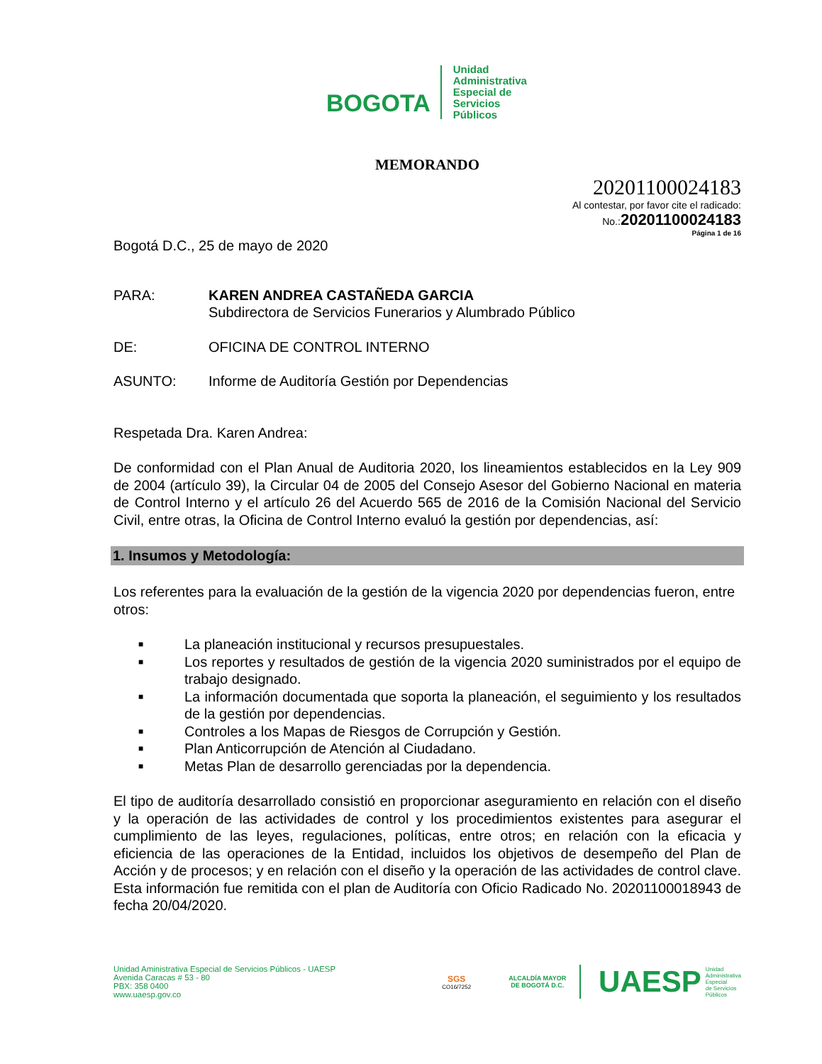BOGOTA
Unidad
Administrativa
Especial de
Servicios
Públicos
MEMORANDO
20201100024183
Al contestar, por favor cite el radicado:
No.:20201100024183
Página 1 de 16
Bogotá D.C., 25 de mayo de 2020
PARA: KAREN ANDREA CASTAÑEDA GARCIA
Subdirectora de Servicios Funerarios y Alumbrado Público
DE: OFICINA DE CONTROL INTERNO
ASUNTO: Informe de Auditoría Gestión por Dependencias
Respetada Dra. Karen Andrea:
De conformidad con el Plan Anual de Auditoria 2020, los lineamientos establecidos en la Ley 909 de 2004 (artículo 39), la Circular 04 de 2005 del Consejo Asesor del Gobierno Nacional en materia de Control Interno y el artículo 26 del Acuerdo 565 de 2016 de la Comisión Nacional del Servicio Civil, entre otras, la Oficina de Control Interno evaluó la gestión por dependencias, así:
1. Insumos y Metodología:
Los referentes para la evaluación de la gestión de la vigencia 2020 por dependencias fueron, entre otros:
■ La planeación institucional y recursos presupuestales.
■ Los reportes y resultados de gestión de la vigencia 2020 suministrados por el equipo de trabajo designado.
■ La información documentada que soporta la planeación, el seguimiento y los resultados de la gestión por dependencias.
■ Controles a los Mapas de Riesgos de Corrupción y Gestión.
■ Plan Anticorrupción de Atención al Ciudadano.
■ Metas Plan de desarrollo gerenciadas por la dependencia.
El tipo de auditoría desarrollado consistió en proporcionar aseguramiento en relación con el diseño y la operación de las actividades de control y los procedimientos existentes para asegurar el cumplimiento de las leyes, regulaciones, políticas, entre otros; en relación con la eficacia y eficiencia de las operaciones de la Entidad, incluidos los objetivos de desempeño del Plan de Acción y de procesos; y en relación con el diseño y la operación de las actividades de control clave. Esta información fue remitida con el plan de Auditoría con Oficio Radicado No. 20201100018943 de fecha 20/04/2020.
Unidad Aministrativa Especial de Servicios Públicos - UAESP
Avenida Caracas # 53 - 80
PBX: 358 0400
www.uaesp.gov.co
SGS
CO16/7252
ALCALDÍA MAYOR
DE BOGOTÁ D.C.
UAESP Unidad
Administrativa
Especial
de Servicios
Públicos